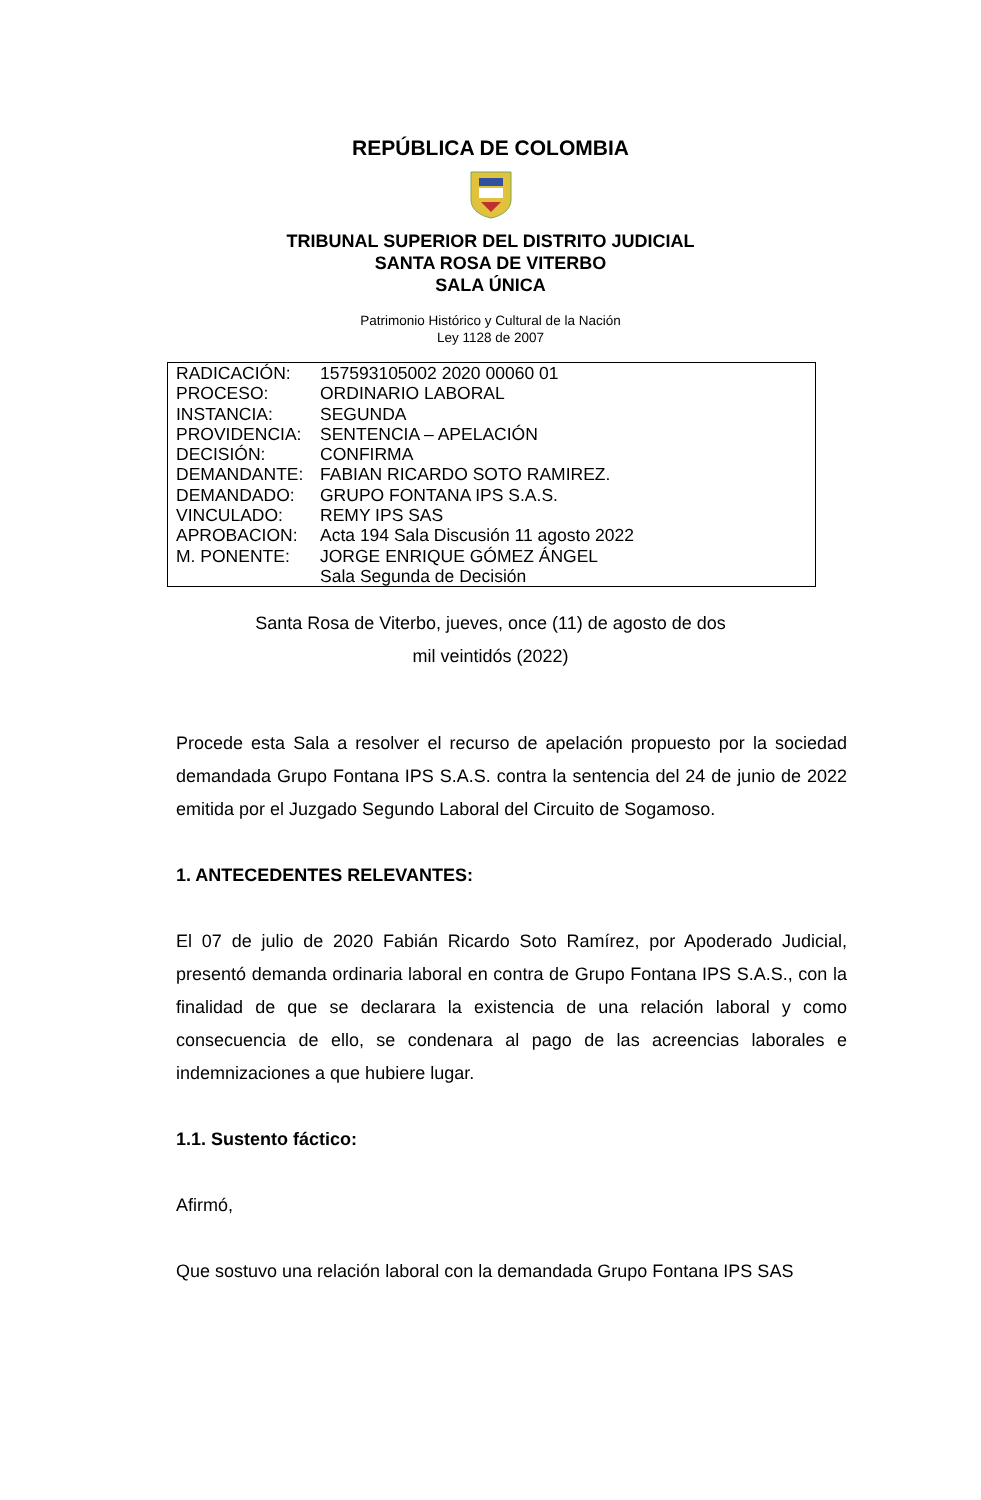REPÚBLICA DE COLOMBIA
TRIBUNAL SUPERIOR DEL DISTRITO JUDICIAL
SANTA ROSA DE VITERBO
SALA ÚNICA
Patrimonio Histórico y Cultural de la Nación
Ley 1128 de 2007
| RADICACIÓN: | 157593105002 2020 00060 01 |
| PROCESO: | ORDINARIO LABORAL |
| INSTANCIA: | SEGUNDA |
| PROVIDENCIA: | SENTENCIA – APELACIÓN |
| DECISIÓN: | CONFIRMA |
| DEMANDANTE: | FABIAN RICARDO SOTO RAMIREZ. |
| DEMANDADO: | GRUPO FONTANA IPS S.A.S. |
| VINCULADO: | REMY IPS SAS |
| APROBACION: | Acta 194 Sala Discusión 11 agosto 2022 |
| M. PONENTE: | JORGE ENRIQUE GÓMEZ ÁNGEL Sala Segunda de Decisión |
Santa Rosa de Viterbo, jueves, once (11) de agosto de dos
mil veintidós (2022)
Procede esta Sala a resolver el recurso de apelación propuesto por la sociedad demandada Grupo Fontana IPS S.A.S. contra la sentencia del 24 de junio de 2022 emitida por el Juzgado Segundo Laboral del Circuito de Sogamoso.
1. ANTECEDENTES RELEVANTES:
El 07 de julio de 2020 Fabián Ricardo Soto Ramírez, por Apoderado Judicial, presentó demanda ordinaria laboral en contra de Grupo Fontana IPS S.A.S., con la finalidad de que se declarara la existencia de una relación laboral y como consecuencia de ello, se condenara al pago de las acreencias laborales e indemnizaciones a que hubiere lugar.
1.1. Sustento fáctico:
Afirmó,
Que sostuvo una relación laboral con la demandada Grupo Fontana IPS SAS